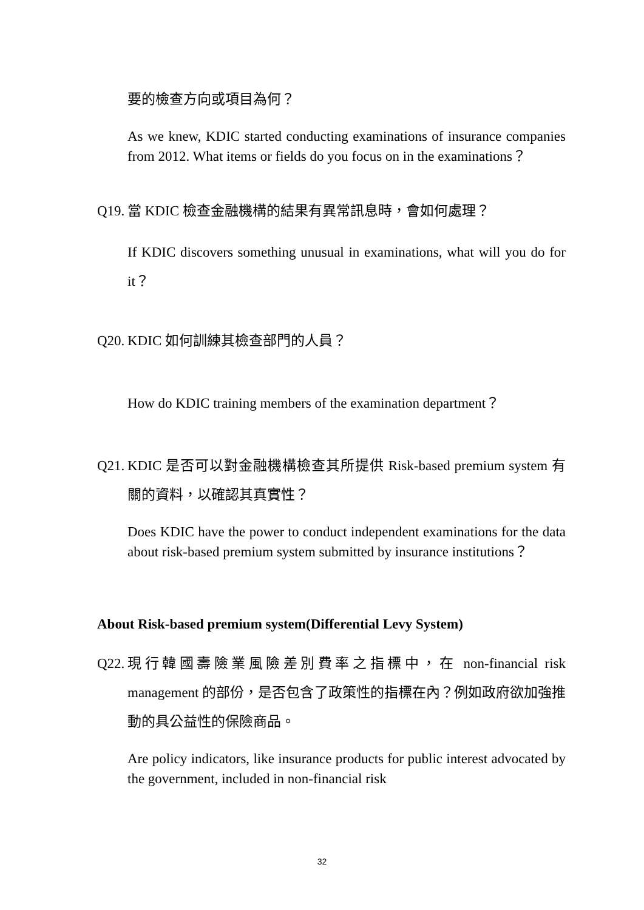要的檢查方向或項目為何？
As we knew, KDIC started conducting examinations of insurance companies from 2012. What items or fields do you focus on in the examinations？
Q19. 當 KDIC 檢查金融機構的結果有異常訊息時，會如何處理？
If KDIC discovers something unusual in examinations, what will you do for it？
Q20. KDIC 如何訓練其檢查部門的人員？
How do KDIC training members of the examination department？
Q21. KDIC 是否可以對金融機構檢查其所提供 Risk-based premium system 有關的資料，以確認其真實性？
Does KDIC have the power to conduct independent examinations for the data about risk-based premium system submitted by insurance institutions？
About Risk-based premium system(Differential Levy System)
Q22. 現行韓國壽險業風險差別費率之指標中，在 non-financial risk management 的部份，是否包含了政策性的指標在內？例如政府欲加強推動的具公益性的保險商品。
Are policy indicators, like insurance products for public interest advocated by the government, included in non-financial risk
32